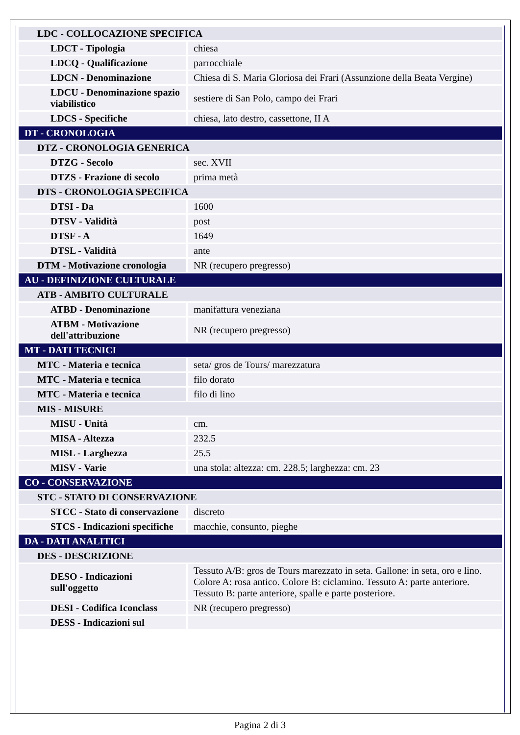| LDC - COLLOCAZIONE SPECIFICA | |
| LDCT - Tipologia | chiesa |
| LDCQ - Qualificazione | parrocchiale |
| LDCN - Denominazione | Chiesa di S. Maria Gloriosa dei Frari (Assunzione della Beata Vergine) |
| LDCU - Denominazione spazio viabilistico | sestiere di San Polo, campo dei Frari |
| LDCS - Specifiche | chiesa, lato destro, cassettone, II A |
| DT - CRONOLOGIA | |
| DTZ - CRONOLOGIA GENERICA | |
| DTZG - Secolo | sec. XVII |
| DTZS - Frazione di secolo | prima metà |
| DTS - CRONOLOGIA SPECIFICA | |
| DTSI - Da | 1600 |
| DTSV - Validità | post |
| DTSF - A | 1649 |
| DTSL - Validità | ante |
| DTM - Motivazione cronologia | NR (recupero pregresso) |
| AU - DEFINIZIONE CULTURALE | |
| ATB - AMBITO CULTURALE | |
| ATBD - Denominazione | manifattura veneziana |
| ATBM - Motivazione dell'attribuzione | NR (recupero pregresso) |
| MT - DATI TECNICI | |
| MTC - Materia e tecnica | seta/ gros de Tours/ marezzatura |
| MTC - Materia e tecnica | filo dorato |
| MTC - Materia e tecnica | filo di lino |
| MIS - MISURE | |
| MISU - Unità | cm. |
| MISA - Altezza | 232.5 |
| MISL - Larghezza | 25.5 |
| MISV - Varie | una stola: altezza: cm. 228.5; larghezza: cm. 23 |
| CO - CONSERVAZIONE | |
| STC - STATO DI CONSERVAZIONE | |
| STCC - Stato di conservazione | discreto |
| STCS - Indicazioni specifiche | macchie, consunto, pieghe |
| DA - DATI ANALITICI | |
| DES - DESCRIZIONE | |
| DESO - Indicazioni sull'oggetto | Tessuto A/B: gros de Tours marezzato in seta. Gallone: in seta, oro e lino. Colore A: rosa antico. Colore B: ciclamino. Tessuto A: parte anteriore. Tessuto B: parte anteriore, spalle e parte posteriore. |
| DESI - Codifica Iconclass | NR (recupero pregresso) |
| DESS - Indicazioni sul | |
Pagina 2 di 3